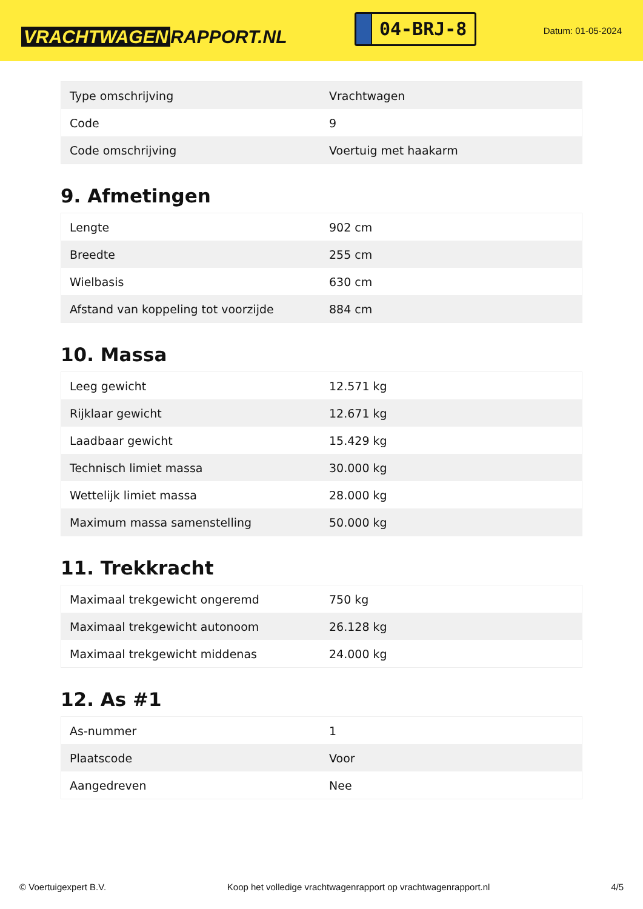VRACHTWAGEN RAPPORT.NL
04-BRJ-8
Datum: 01-05-2024
| Type omschrijving | Vrachtwagen |
| Code | 9 |
| Code omschrijving | Voertuig met haakarm |
9. Afmetingen
| Lengte | 902 cm |
| Breedte | 255 cm |
| Wielbasis | 630 cm |
| Afstand van koppeling tot voorzijde | 884 cm |
10. Massa
| Leeg gewicht | 12.571 kg |
| Rijklaar gewicht | 12.671 kg |
| Laadbaar gewicht | 15.429 kg |
| Technisch limiet massa | 30.000 kg |
| Wettelijk limiet massa | 28.000 kg |
| Maximum massa samenstelling | 50.000 kg |
11. Trekkracht
| Maximaal trekgewicht ongeremd | 750 kg |
| Maximaal trekgewicht autonoom | 26.128 kg |
| Maximaal trekgewicht middenas | 24.000 kg |
12. As #1
| As-nummer | 1 |
| Plaatscode | Voor |
| Aangedreven | Nee |
© Voertuigexpert B.V. Koop het volledige vrachtwagenrapport op vrachtwagenrapport.nl 4/5